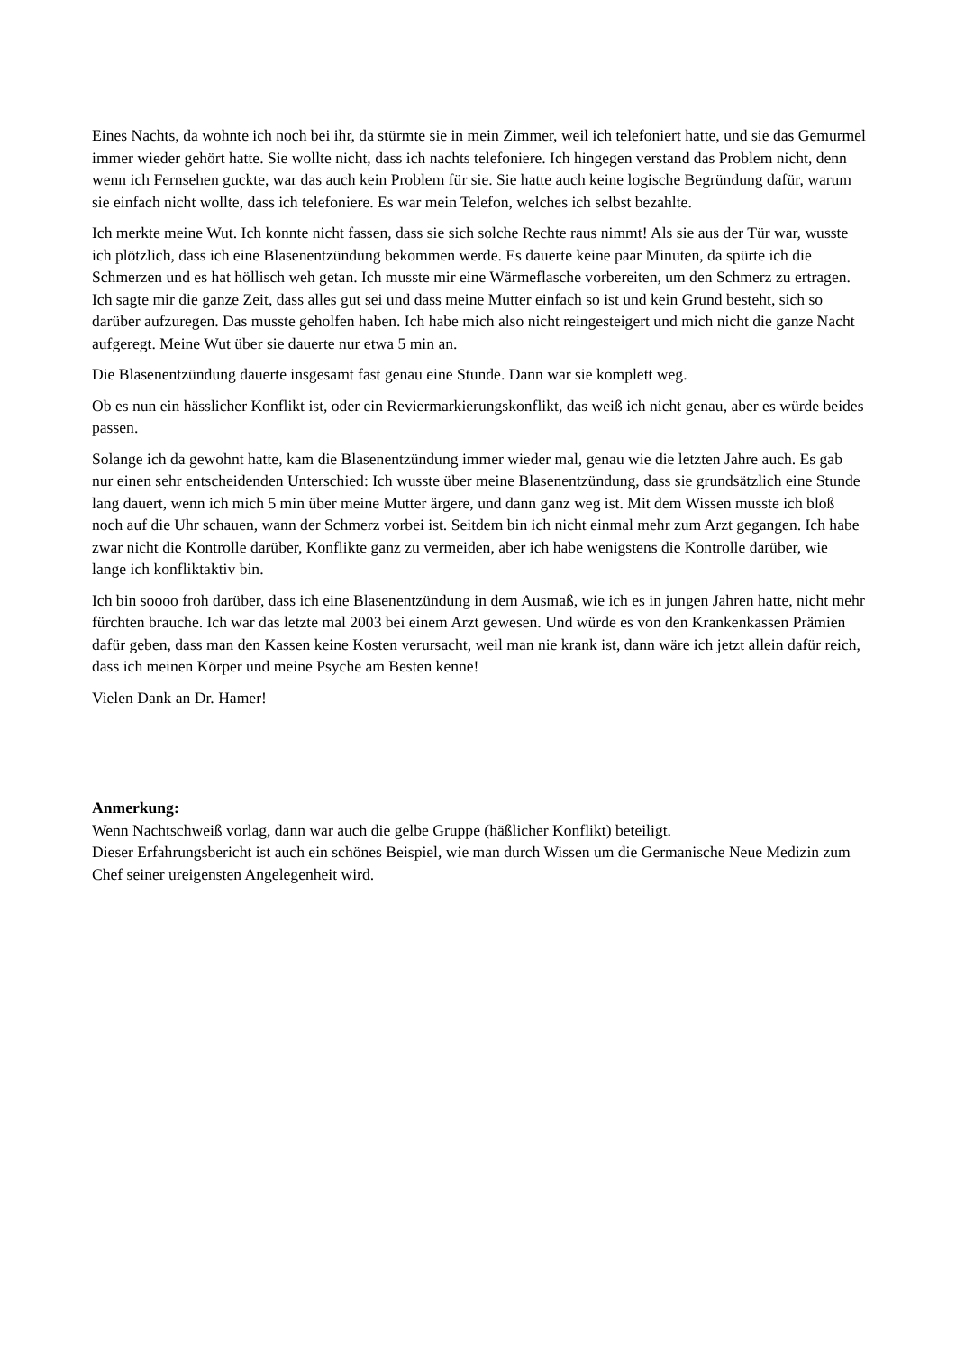Eines Nachts, da wohnte ich noch bei ihr, da stürmte sie in mein Zimmer, weil ich telefoniert hatte, und sie das Gemurmel immer wieder gehört hatte. Sie wollte nicht, dass ich nachts telefoniere. Ich hingegen verstand das Problem nicht, denn wenn ich Fernsehen guckte, war das auch kein Problem für sie. Sie hatte auch keine logische Begründung dafür, warum sie einfach nicht wollte, dass ich telefoniere. Es war mein Telefon, welches ich selbst bezahlte.
Ich merkte meine Wut. Ich konnte nicht fassen, dass sie sich solche Rechte raus nimmt! Als sie aus der Tür war, wusste ich plötzlich, dass ich eine Blasenentzündung bekommen werde. Es dauerte keine paar Minuten, da spürte ich die Schmerzen und es hat höllisch weh getan. Ich musste mir eine Wärmeflasche vorbereiten, um den Schmerz zu ertragen. Ich sagte mir die ganze Zeit, dass alles gut sei und dass meine Mutter einfach so ist und kein Grund besteht, sich so darüber aufzuregen. Das musste geholfen haben. Ich habe mich also nicht reingesteigert und mich nicht die ganze Nacht aufgeregt. Meine Wut über sie dauerte nur etwa 5 min an.
Die Blasenentzündung dauerte insgesamt fast genau eine Stunde. Dann war sie komplett weg.
Ob es nun ein hässlicher Konflikt ist, oder ein Reviermarkierungskonflikt, das weiß ich nicht genau, aber es würde beides passen.
Solange ich da gewohnt hatte, kam die Blasenentzündung immer wieder mal, genau wie die letzten Jahre auch. Es gab nur einen sehr entscheidenden Unterschied: Ich wusste über meine Blasenentzündung, dass sie grundsätzlich eine Stunde lang dauert, wenn ich mich 5 min über meine Mutter ärgere, und dann ganz weg ist. Mit dem Wissen musste ich bloß noch auf die Uhr schauen, wann der Schmerz vorbei ist. Seitdem bin ich nicht einmal mehr zum Arzt gegangen. Ich habe zwar nicht die Kontrolle darüber, Konflikte ganz zu vermeiden, aber ich habe wenigstens die Kontrolle darüber, wie lange ich konfliktaktiv bin.
Ich bin soooo froh darüber, dass ich eine Blasenentzündung in dem Ausmaß, wie ich es in jungen Jahren hatte, nicht mehr fürchten brauche. Ich war das letzte mal 2003 bei einem Arzt gewesen. Und würde es von den Krankenkassen Prämien dafür geben, dass man den Kassen keine Kosten verursacht, weil man nie krank ist, dann wäre ich jetzt allein dafür reich, dass ich meinen Körper und meine Psyche am Besten kenne!
Vielen Dank an Dr. Hamer!
Anmerkung:
Wenn Nachtschweiß vorlag, dann war auch die gelbe Gruppe (häßlicher Konflikt) beteiligt.
Dieser Erfahrungsbericht ist auch ein schönes Beispiel, wie man durch Wissen um die Germanische Neue Medizin zum Chef seiner ureigensten Angelegenheit wird.